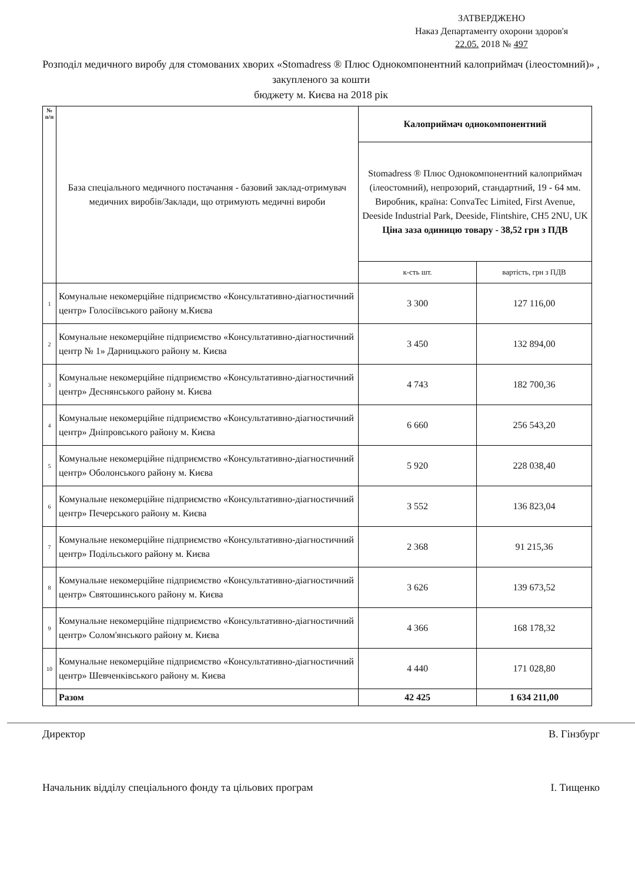ЗАТВЕРДЖЕНО
Наказ Департаменту охорони здоров'я
22.05. 2018 № 497
Розподіл медичного виробу для стомованих хворих «Stomadress ® Плюс Однокомпонентний калоприймач (ілеостомний)» , закупленого за кошти
бюджету м. Києва на 2018 рік
| № п/п | База спеціального медичного постачання - базовий заклад-отримувач медичних виробів/Заклади, що отримують медичні вироби | Калоприймач однокомпонентний | |
| | | Stomadress ® Плюс Однокомпонентний калоприймач (ілеостомний), непрозорий, стандартний, 19 - 64 мм. Виробник, країна: ConvaTec Limited, First Avenue, Deeside Industrial Park, Deeside, Flintshire, CH5 2NU, UK Ціна заза одиницю товару - 38,52 грн з ПДВ | |
| | | к-сть шт. | вартість, грн з ПДВ |
| 1 | Комунальне некомерційне підприємство «Консультативно-діагностичний центр» Голосіївського району м.Києва | 3 300 | 127 116,00 |
| 2 | Комунальне некомерційне підприємство «Консультативно-діагностичний центр № 1» Дарницького району м. Києва | 3 450 | 132 894,00 |
| 3 | Комунальне некомерційне підприємство «Консультативно-діагностичний центр» Деснянського району м. Києва | 4 743 | 182 700,36 |
| 4 | Комунальне некомерційне підприємство «Консультативно-діагностичний центр» Дніпровського району м. Києва | 6 660 | 256 543,20 |
| 5 | Комунальне некомерційне підприємство «Консультативно-діагностичний центр» Оболонського району м. Києва | 5 920 | 228 038,40 |
| 6 | Комунальне некомерційне підприємство «Консультативно-діагностичний центр» Печерського району м. Києва | 3 552 | 136 823,04 |
| 7 | Комунальне некомерційне підприємство «Консультативно-діагностичний центр» Подільського району м. Києва | 2 368 | 91 215,36 |
| 8 | Комунальне некомерційне підприємство «Консультативно-діагностичний центр» Святошинського району м. Києва | 3 626 | 139 673,52 |
| 9 | Комунальне некомерційне підприємство «Консультативно-діагностичний центр» Солом'янського району м. Києва | 4 366 | 168 178,32 |
| 10 | Комунальне некомерційне підприємство «Консультативно-діагностичний центр» Шевченківського району м. Києва | 4 440 | 171 028,80 |
| | Разом | 42 425 | 1 634 211,00 |
Директор В. Гінзбург
Начальник відділу спеціального фонду та цільових програм І. Тищенко